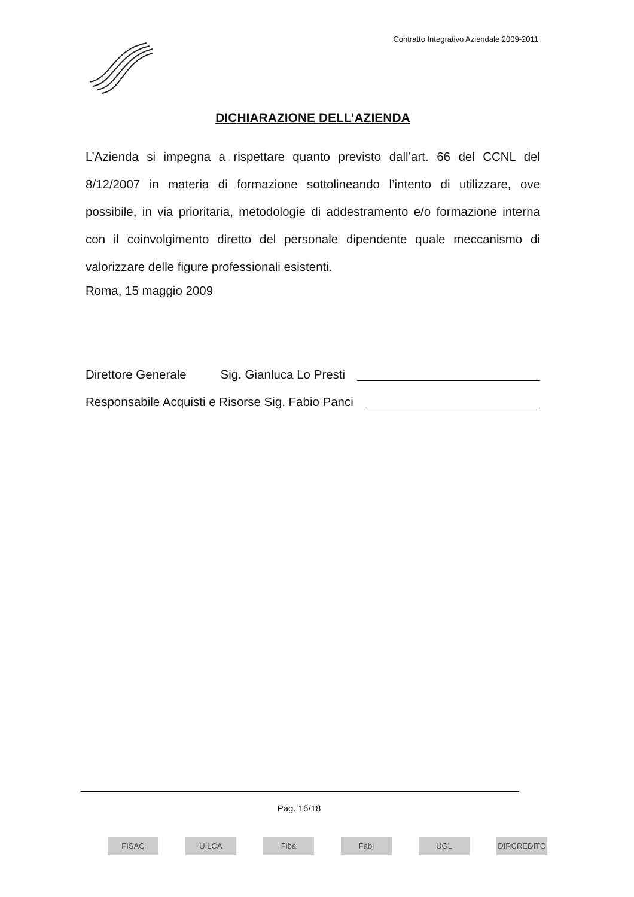Contratto Integrativo Aziendale 2009-2011
DICHIARAZIONE DELL’AZIENDA
L’Azienda si impegna a rispettare quanto previsto dall’art. 66 del CCNL del 8/12/2007 in materia di formazione sottolineando l’intento di utilizzare, ove possibile, in via prioritaria, metodologie di addestramento e/o formazione interna con il coinvolgimento diretto del personale dipendente quale meccanismo di valorizzare delle figure professionali esistenti.
Roma, 15 maggio 2009
Direttore Generale Sig. Gianluca Lo Presti
Responsabile Acquisti e Risorse Sig. Fabio Panci
Pag. 16/18
FISAC UILCA Fiba Fabi UGL DIRCREDITO